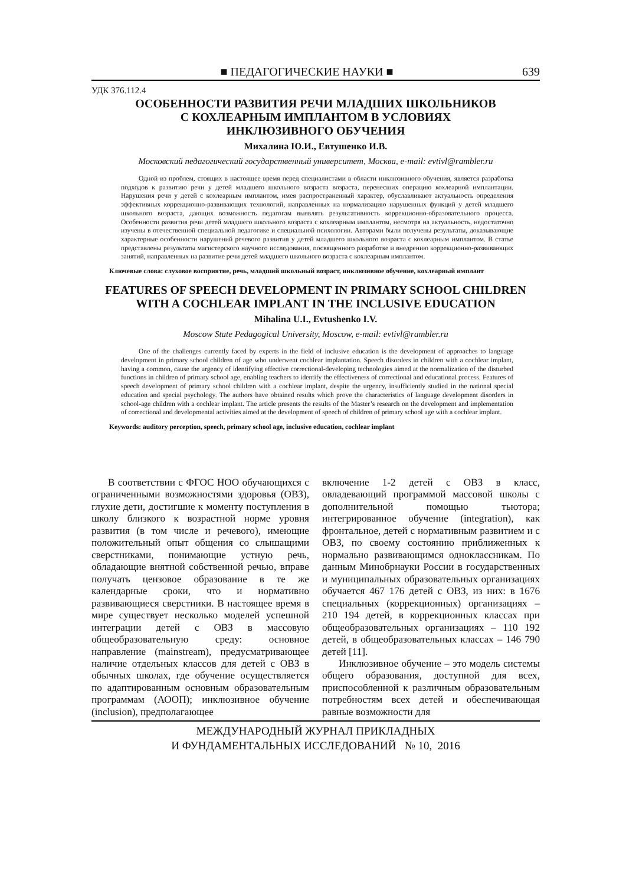■ ПЕДАГОГИЧЕСКИЕ НАУКИ ■ 639
УДК 376.112.4
ОСОБЕННОСТИ РАЗВИТИЯ РЕЧИ МЛАДШИХ ШКОЛЬНИКОВ
С КОХЛЕАРНЫМ ИМПЛАНТОМ В УСЛОВИЯХ
ИНКЛЮЗИВНОГО ОБУЧЕНИЯ
Михалина Ю.И., Евтушенко И.В.
Московский педагогический государственный университет, Москва, e-mail: evtivl@rambler.ru
Одной из проблем, стоящих в настоящее время перед специалистами в области инклюзивного обучения, является разработка подходов к развитию речи у детей младшего школьного возраста возраста, перенесших операцию кохлеарной имплантации. Нарушения речи у детей с кохлеарным имплантом, имея распространенный характер, обуславливают актуальность определения эффективных коррекционно-развивающих технологий, направленных на нормализацию нарушенных функций у детей младшего школьного возраста, дающих возможность педагогам выявлять результативность коррекционно-образовательного процесса. Особенности развития речи детей младшего школьного возраста с кохлеарным имплантом, несмотря на актуальность, недостаточно изучены в отечественной специальной педагогике и специальной психологии. Авторами были получены результаты, доказывающие характерные особенности нарушений речевого развития у детей младшего школьного возраста с кохлеарным имплантом. В статье представлены результаты магистерского научного исследования, посвященного разработке и внедрению коррекционно-развивающих занятий, направленных на развитие речи детей младшего школьного возраста с кохлеарным имплантом.
Ключевые слова: слуховое восприятие, речь, младший школьный возраст, инклюзивное обучение, кохлеарный имплант
FEATURES OF SPEECH DEVELOPMENT IN PRIMARY SCHOOL CHILDREN
WITH A COCHLEAR IMPLANT IN THE INCLUSIVE EDUCATION
Mihalina U.I., Evtushenko I.V.
Moscow State Pedagogical University, Moscow, e-mail: evtivl@rambler.ru
One of the challenges currently faced by experts in the field of inclusive education is the development of approaches to language development in primary school children of age who underwent cochlear implantation. Speech disorders in children with a cochlear implant, having a common, cause the urgency of identifying effective correctional-developing technologies aimed at the normalization of the disturbed functions in children of primary school age, enabling teachers to identify the effectiveness of correctional and educational process. Features of speech development of primary school children with a cochlear implant, despite the urgency, insufficiently studied in the national special education and special psychology. The authors have obtained results which prove the characteristics of language development disorders in school-age children with a cochlear implant. The article presents the results of the Master’s research on the development and implementation of correctional and developmental activities aimed at the development of speech of children of primary school age with a cochlear implant.
Keywords: auditory perception, speech, primary school age, inclusive education, cochlear implant
В соответствии с ФГОС НОО обучающихся с ограниченными возможностями здоровья (ОВЗ), глухие дети, достигшие к моменту поступления в школу близкого к возрастной норме уровня развития (в том числе и речевого), имеющие положительный опыт общения со слышащими сверстниками, понимающие устную речь, обладающие внятной собственной речью, вправе получать цензовое образование в те же календарные сроки, что и нормативно развивающиеся сверстники. В настоящее время в мире существует несколько моделей успешной интеграции детей с ОВЗ в массовую общеобразовательную среду: основное направление (mainstream), предусматривающее наличие отдельных классов для детей с ОВЗ в обычных школах, где обучение осуществляется по адаптированным основным образовательным программам (АООП); инклюзивное обучение (inclusion), предполагающее
включение 1-2 детей с ОВЗ в класс, овладевающий программой массовой школы с дополнительной помощью тьютора; интегрированное обучение (integration), как фронтальное, детей с нормативным развитием и с ОВЗ, по своему состоянию приближенных к нормально развивающимся одноклассникам. По данным Минобрнауки России в государственных и муниципальных образовательных организациях обучается 467 176 детей с ОВЗ, из них: в 1676 специальных (коррекционных) организациях – 210 194 детей, в коррекционных классах при общеобразовательных организациях – 110 192 детей, в общеобразовательных классах – 146 790 детей [11].
Инклюзивное обучение – это модель системы общего образования, доступной для всех, приспособленной к различным образовательным потребностям всех детей и обеспечивающая равные возможности для
МЕЖДУНАРОДНЫЙ ЖУРНАЛ ПРИКЛАДНЫХ
И ФУНДАМЕНТАЛЬНЫХ ИССЛЕДОВАНИЙ № 10, 2016